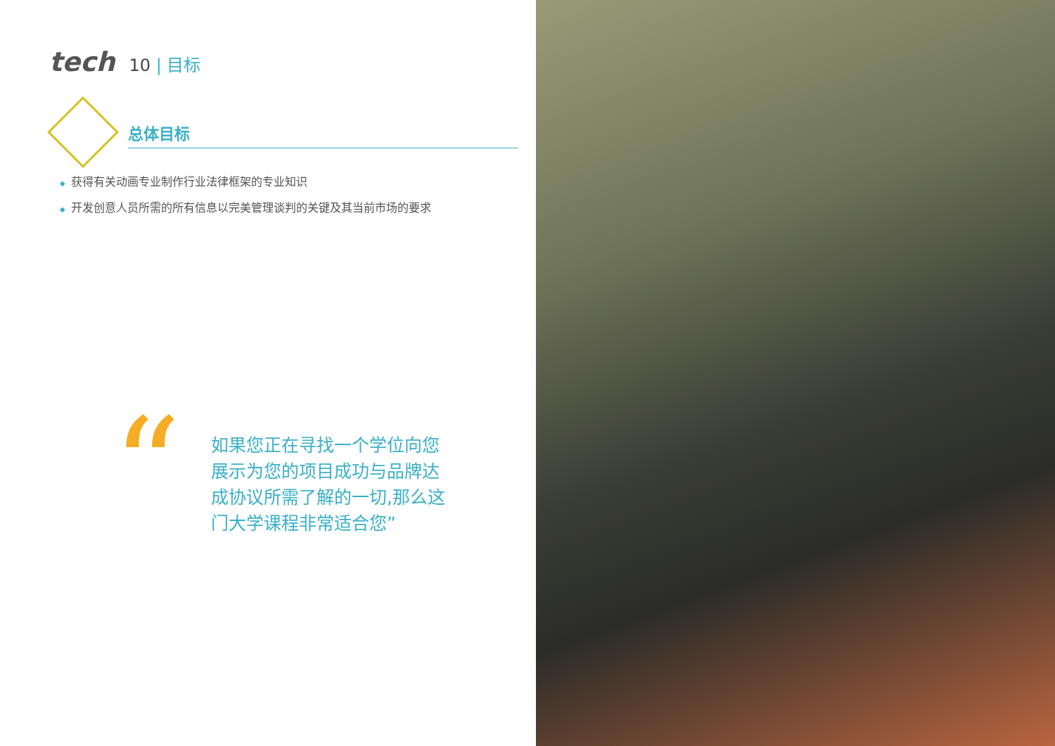tech
10 | 目标
总体目标
◆ 获得有关动画专业制作行业法律框架的专业知识
◆ 开发创意人员所需的所有信息以完美管理谈判的关键及其当前市场的要求
“
如果您正在寻找一个学位向您展示为您的项目成功与品牌达成协议所需了解的一切,那么这门大学课程非常适合您”